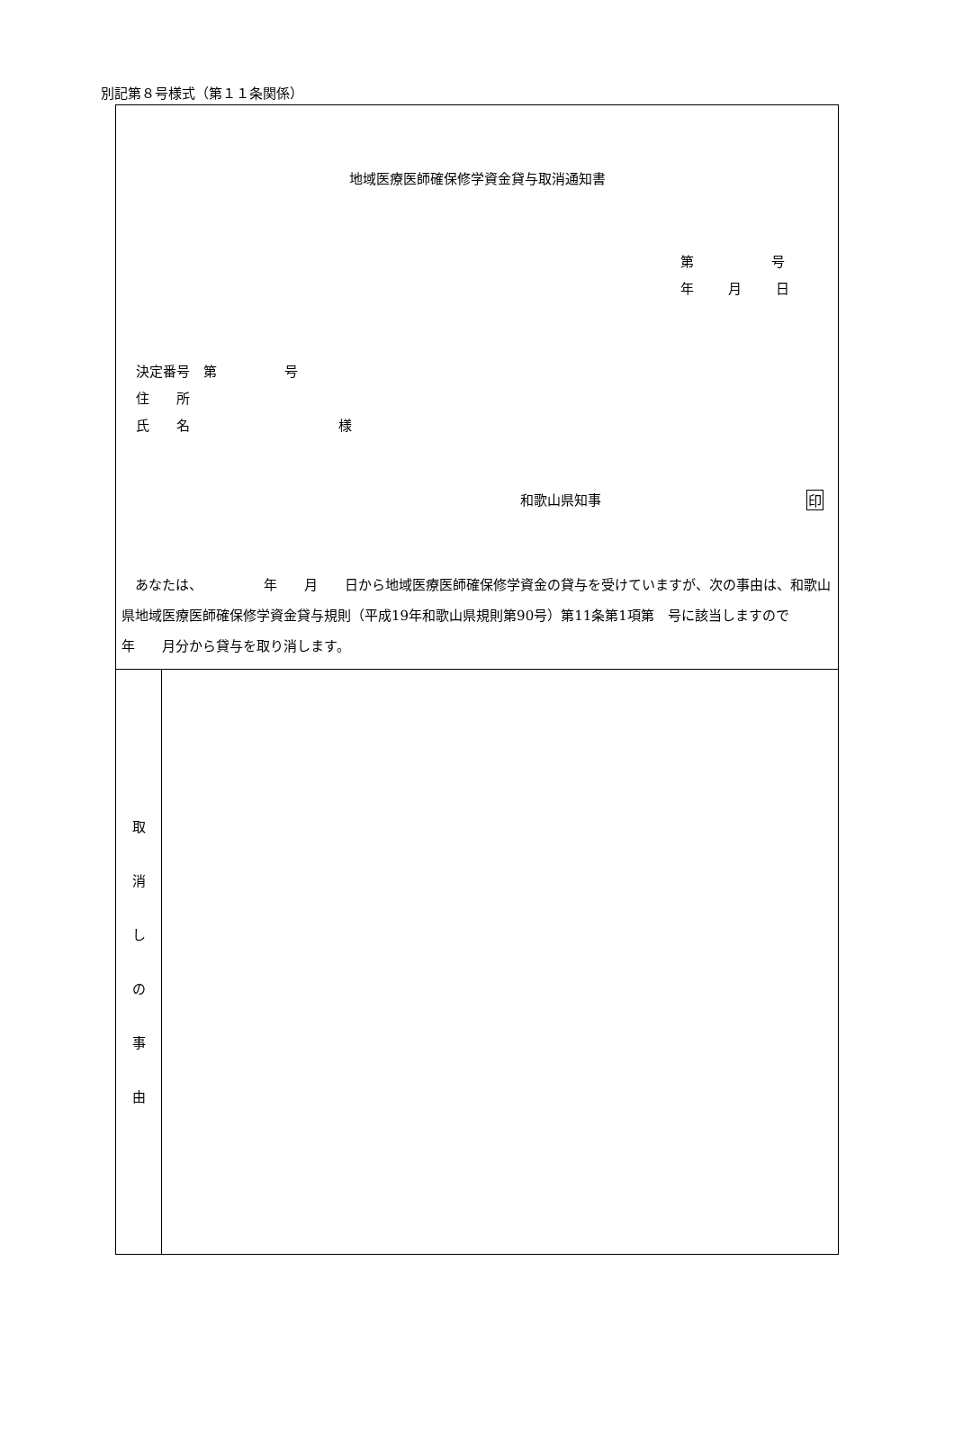別記第８号様式（第１１条関係）
| 地域医療医師確保修学資金貸与取消通知書 第 号 年 月 日 決定番号 第 号 住 所 氏 名 様 和歌山県知事 印 あなたは、 年 月 日から地域医療医師確保修学資金の貸与を受けていますが、次の事由は、和歌山県地域医療医師確保修学資金貸与規則（平成19年和歌山県規則第90号）第11条第1項第 号に該当しますので 年 月分から貸与を取り消します。 | |
| 取 消 し の 事 由 | |